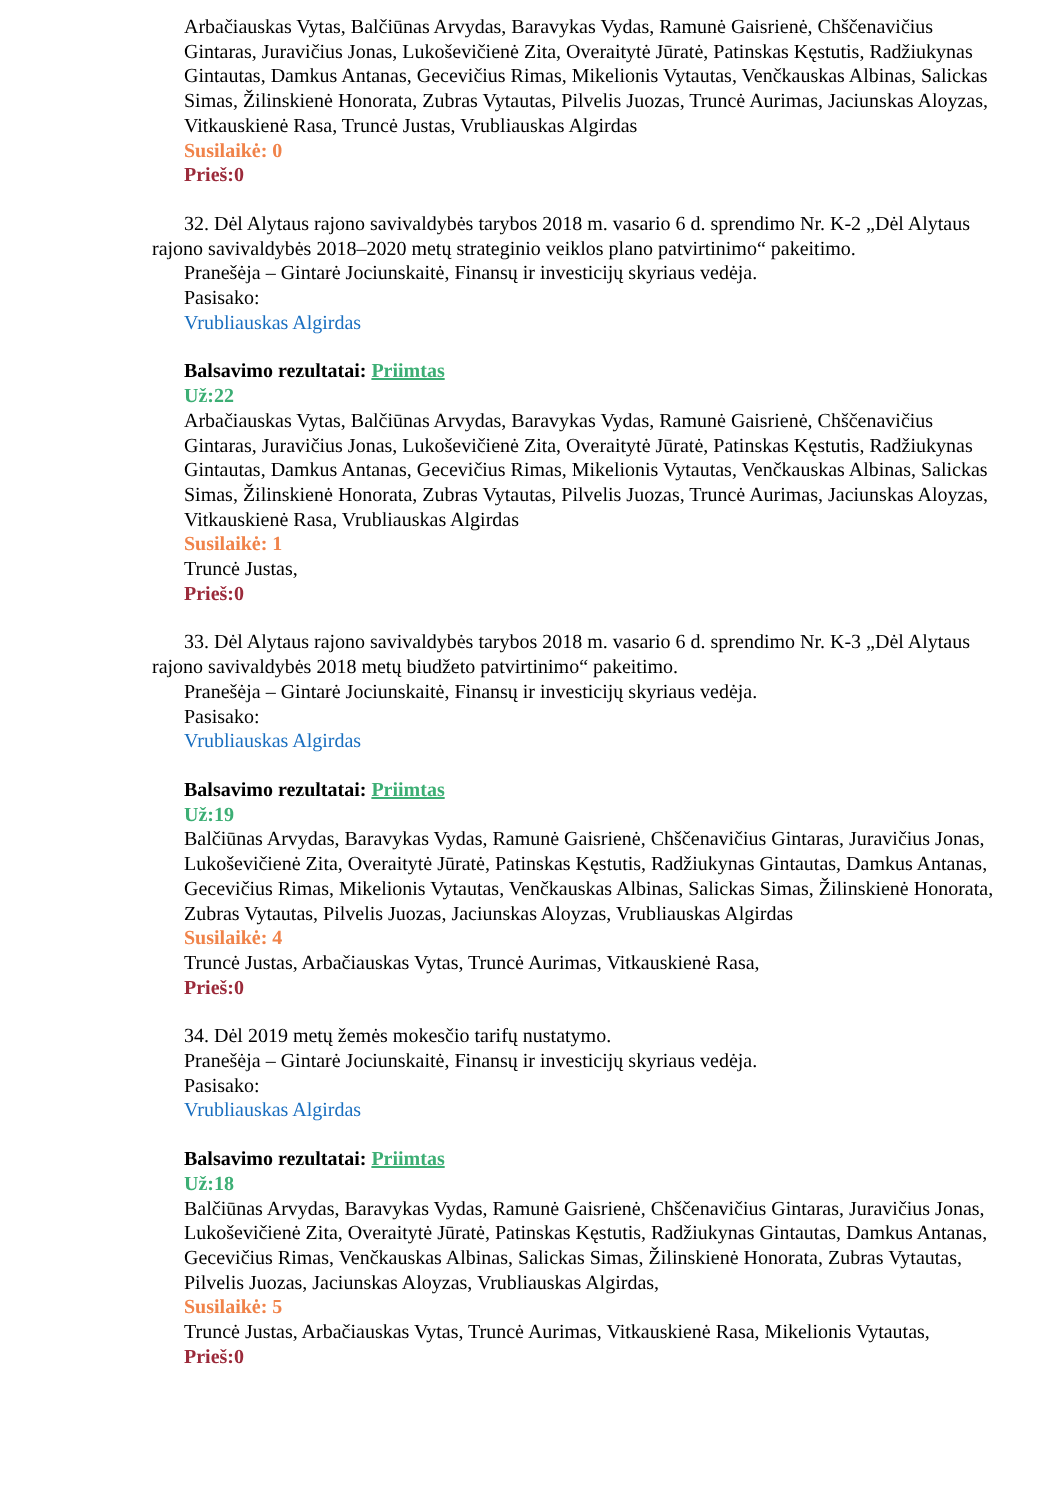Arbačiauskas Vytas, Balčiūnas Arvydas, Baravykas Vydas, Ramunė Gaisrienė, Chščenavičius Gintaras, Juravičius Jonas, Lukoševičienė Zita, Overaitytė Jūratė, Patinskas Kęstutis, Radžiukynas Gintautas, Damkus Antanas, Gecevičius Rimas, Mikelionis Vytautas, Venčkauskas Albinas, Salickas Simas, Žilinskienė Honorata, Zubras Vytautas, Pilvelis Juozas, Truncė Aurimas, Jaciunskas Aloyzas, Vitkauskienė Rasa, Truncė Justas, Vrubliauskas Algirdas
Susilaikė: 0
Prieš:0
32. Dėl Alytaus rajono savivaldybės tarybos 2018 m. vasario 6 d. sprendimo Nr. K-2 „Dėl Alytaus rajono savivaldybės 2018–2020 metų strateginio veiklos plano patvirtinimo“ pakeitimo.
Pranešėja – Gintarė Jociunskaitė, Finansų ir investicijų skyriaus vedėja.
Pasisako:
Vrubliauskas Algirdas
Balsavimo rezultatai: Priimtas
Už:22
Arbačiauskas Vytas, Balčiūnas Arvydas, Baravykas Vydas, Ramunė Gaisrienė, Chščenavičius Gintaras, Juravičius Jonas, Lukoševičienė Zita, Overaitytė Jūratė, Patinskas Kęstutis, Radžiukynas Gintautas, Damkus Antanas, Gecevičius Rimas, Mikelionis Vytautas, Venčkauskas Albinas, Salickas Simas, Žilinskienė Honorata, Zubras Vytautas, Pilvelis Juozas, Truncė Aurimas, Jaciunskas Aloyzas, Vitkauskienė Rasa, Vrubliauskas Algirdas
Susilaikė: 1
Truncė Justas,
Prieš:0
33. Dėl Alytaus rajono savivaldybės tarybos 2018 m. vasario 6 d. sprendimo Nr. K-3 „Dėl Alytaus rajono savivaldybės 2018 metų biudžeto patvirtinimo“ pakeitimo.
Pranešėja – Gintarė Jociunskaitė, Finansų ir investicijų skyriaus vedėja.
Pasisako:
Vrubliauskas Algirdas
Balsavimo rezultatai: Priimtas
Už:19
Balčiūnas Arvydas, Baravykas Vydas, Ramunė Gaisrienė, Chščenavičius Gintaras, Juravičius Jonas, Lukoševičienė Zita, Overaitytė Jūratė, Patinskas Kęstutis, Radžiukynas Gintautas, Damkus Antanas, Gecevičius Rimas, Mikelionis Vytautas, Venčkauskas Albinas, Salickas Simas, Žilinskienė Honorata, Zubras Vytautas, Pilvelis Juozas, Jaciunskas Aloyzas, Vrubliauskas Algirdas
Susilaikė: 4
Truncė Justas, Arbačiauskas Vytas, Truncė Aurimas, Vitkauskienė Rasa,
Prieš:0
34. Dėl 2019 metų žemės mokesčio tarifų nustatymo.
Pranešėja – Gintarė Jociunskaitė, Finansų ir investicijų skyriaus vedėja.
Pasisako:
Vrubliauskas Algirdas
Balsavimo rezultatai: Priimtas
Už:18
Balčiūnas Arvydas, Baravykas Vydas, Ramunė Gaisrienė, Chščenavičius Gintaras, Juravičius Jonas, Lukoševičienė Zita, Overaitytė Jūratė, Patinskas Kęstutis, Radžiukynas Gintautas, Damkus Antanas, Gecevičius Rimas, Venčkauskas Albinas, Salickas Simas, Žilinskienė Honorata, Zubras Vytautas, Pilvelis Juozas, Jaciunskas Aloyzas, Vrubliauskas Algirdas,
Susilaikė: 5
Truncė Justas, Arbačiauskas Vytas, Truncė Aurimas, Vitkauskienė Rasa, Mikelionis Vytautas,
Prieš:0